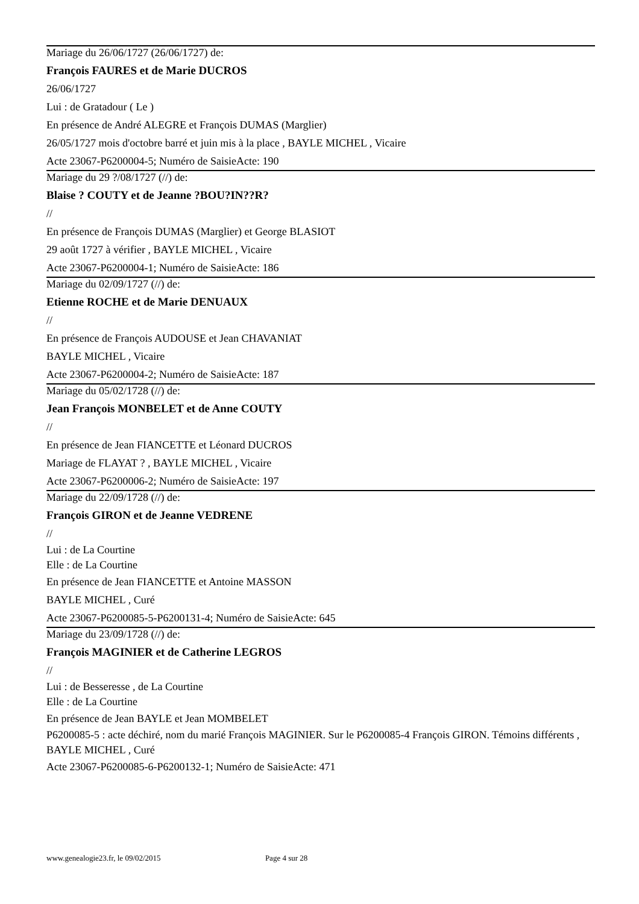Mariage du 26/06/1727 (26/06/1727) de:
François FAURES et de Marie DUCROS
26/06/1727
Lui : de Gratadour ( Le )
En présence de André ALEGRE et François DUMAS (Marglier)
26/05/1727 mois d'octobre barré et juin mis à la place , BAYLE MICHEL , Vicaire
Acte 23067-P6200004-5; Numéro de SaisieActe: 190
Mariage du 29 ?/08/1727 (//) de:
Blaise ? COUTY et de Jeanne ?BOU?IN??R?
//
En présence de François DUMAS (Marglier) et George BLASIOT
29 août 1727 à vérifier , BAYLE MICHEL , Vicaire
Acte 23067-P6200004-1; Numéro de SaisieActe: 186
Mariage du 02/09/1727 (//) de:
Etienne ROCHE et de Marie DENUAUX
//
En présence de François AUDOUSE et Jean CHAVANIAT
BAYLE MICHEL , Vicaire
Acte 23067-P6200004-2; Numéro de SaisieActe: 187
Mariage du 05/02/1728 (//) de:
Jean François MONBELET et de Anne COUTY
//
En présence de Jean FIANCETTE et Léonard DUCROS
Mariage de FLAYAT ? , BAYLE MICHEL , Vicaire
Acte 23067-P6200006-2; Numéro de SaisieActe: 197
Mariage du 22/09/1728 (//) de:
François GIRON et de Jeanne VEDRENE
//
Lui : de La Courtine
Elle : de La Courtine
En présence de Jean FIANCETTE et Antoine MASSON
BAYLE MICHEL , Curé
Acte 23067-P6200085-5-P6200131-4; Numéro de SaisieActe: 645
Mariage du 23/09/1728 (//) de:
François MAGINIER et de Catherine LEGROS
//
Lui : de Besseresse , de La Courtine
Elle : de La Courtine
En présence de Jean BAYLE et Jean MOMBELET
P6200085-5 : acte déchiré, nom du marié François MAGINIER. Sur le P6200085-4 François GIRON. Témoins différents , BAYLE MICHEL , Curé
Acte 23067-P6200085-6-P6200132-1; Numéro de SaisieActe: 471
www.genealogie23.fr, le 09/02/2015 Page 4 sur 28